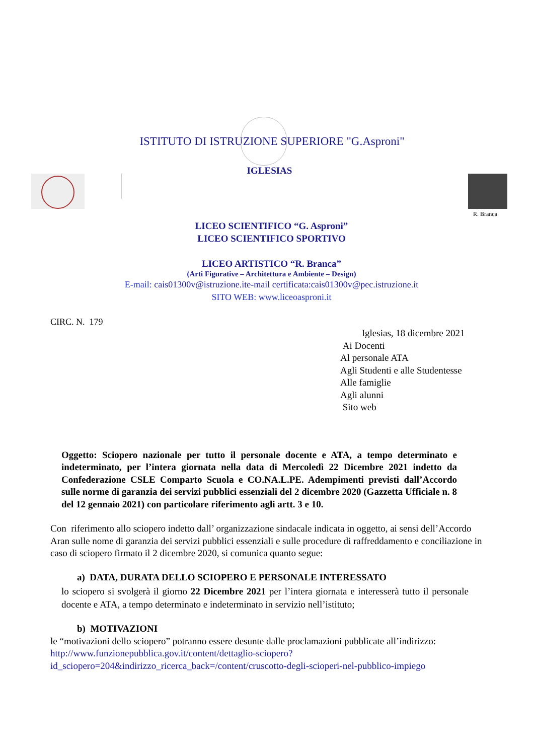ISTITUTO DI ISTRUZIONE SUPERIORE "G.Asproni"
IGLESIAS
R. Branca
LICEO SCIENTIFICO “G. Asproni”
LICEO SCIENTIFICO SPORTIVO
LICEO ARTISTICO “R. Branca”
(Arti Figurative – Architettura e Ambiente – Design)
E-mail: cais01300v@istruzione.ite-mail certificata:cais01300v@pec.istruzione.it
SITO WEB: www.liceoasproni.it
CIRC. N. 179
Iglesias, 18 dicembre 2021
Ai Docenti
Al personale ATA
Agli Studenti e alle Studentesse
Alle famiglie
Agli alunni
Sito web
Oggetto: Sciopero nazionale per tutto il personale docente e ATA, a tempo determinato e indeterminato, per l’intera giornata nella data di Mercoledì 22 Dicembre 2021 indetto da Confederazione CSLE Comparto Scuola e CO.NA.L.PE. Adempimenti previsti dall’Accordo sulle norme di garanzia dei servizi pubblici essenziali del 2 dicembre 2020 (Gazzetta Ufficiale n. 8 del 12 gennaio 2021) con particolare riferimento agli artt. 3 e 10.
Con riferimento allo sciopero indetto dall’ organizzazione sindacale indicata in oggetto, ai sensi dell’Accordo Aran sulle nome di garanzia dei servizi pubblici essenziali e sulle procedure di raffreddamento e conciliazione in caso di sciopero firmato il 2 dicembre 2020, si comunica quanto segue:
a) DATA, DURATA DELLO SCIOPERO E PERSONALE INTERESSATO
lo sciopero si svolgerà il giorno 22 Dicembre 2021 per l’intera giornata e interesserà tutto il personale docente e ATA, a tempo determinato e indeterminato in servizio nell’istituto;
b) MOTIVAZIONI
le “motivazioni dello sciopero” potranno essere desunte dalle proclamazioni pubblicate all’indirizzo: http://www.funzionepubblica.gov.it/content/dettaglio-sciopero?id_sciopero=204&indirizzo_ricerca_back=/content/cruscotto-degli-scioperi-nel-pubblico-impiego